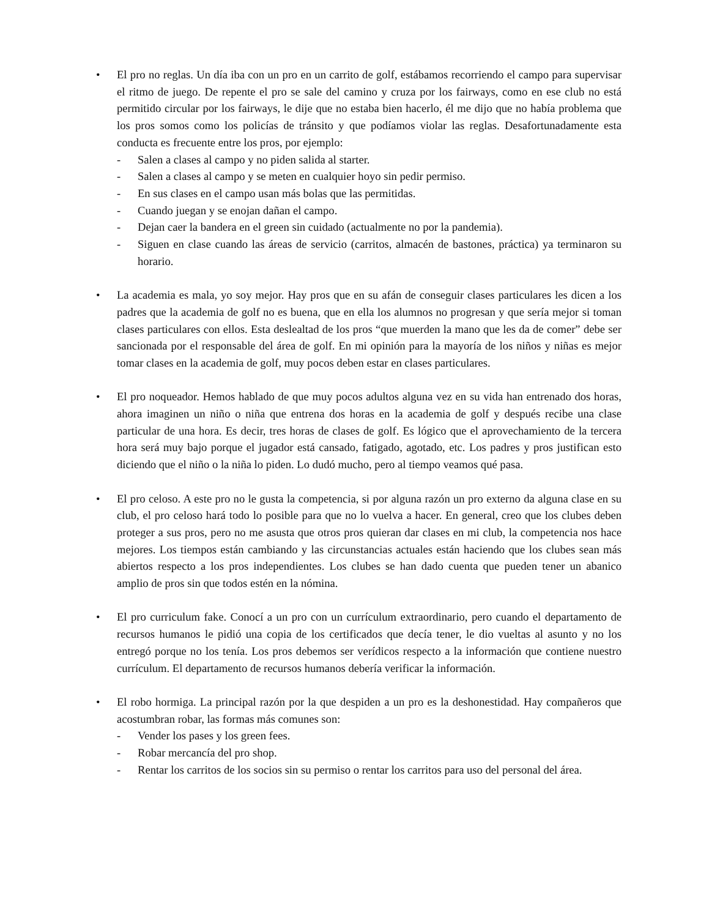• El pro no reglas. Un día iba con un pro en un carrito de golf, estábamos recorriendo el campo para supervisar el ritmo de juego. De repente el pro se sale del camino y cruza por los fairways, como en ese club no está permitido circular por los fairways, le dije que no estaba bien hacerlo, él me dijo que no había problema que los pros somos como los policías de tránsito y que podíamos violar las reglas. Desafortunadamente esta conducta es frecuente entre los pros, por ejemplo:
- Salen a clases al campo y no piden salida al starter.
- Salen a clases al campo y se meten en cualquier hoyo sin pedir permiso.
- En sus clases en el campo usan más bolas que las permitidas.
- Cuando juegan y se enojan dañan el campo.
- Dejan caer la bandera en el green sin cuidado (actualmente no por la pandemia).
- Siguen en clase cuando las áreas de servicio (carritos, almacén de bastones, práctica) ya terminaron su horario.
• La academia es mala, yo soy mejor. Hay pros que en su afán de conseguir clases particulares les dicen a los padres que la academia de golf no es buena, que en ella los alumnos no progresan y que sería mejor si toman clases particulares con ellos. Esta deslealtad de los pros “que muerden la mano que les da de comer” debe ser sancionada por el responsable del área de golf. En mi opinión para la mayoría de los niños y niñas es mejor tomar clases en la academia de golf, muy pocos deben estar en clases particulares.
• El pro noqueador. Hemos hablado de que muy pocos adultos alguna vez en su vida han entrenado dos horas, ahora imaginen un niño o niña que entrena dos horas en la academia de golf y después recibe una clase particular de una hora. Es decir, tres horas de clases de golf. Es lógico que el aprovechamiento de la tercera hora será muy bajo porque el jugador está cansado, fatigado, agotado, etc. Los padres y pros justifican esto diciendo que el niño o la niña lo piden. Lo dudó mucho, pero al tiempo veamos qué pasa.
• El pro celoso. A este pro no le gusta la competencia, si por alguna razón un pro externo da alguna clase en su club, el pro celoso hará todo lo posible para que no lo vuelva a hacer. En general, creo que los clubes deben proteger a sus pros, pero no me asusta que otros pros quieran dar clases en mi club, la competencia nos hace mejores. Los tiempos están cambiando y las circunstancias actuales están haciendo que los clubes sean más abiertos respecto a los pros independientes. Los clubes se han dado cuenta que pueden tener un abanico amplio de pros sin que todos estén en la nómina.
• El pro curriculum fake. Conocí a un pro con un currículum extraordinario, pero cuando el departamento de recursos humanos le pidió una copia de los certificados que decía tener, le dio vueltas al asunto y no los entregó porque no los tenía. Los pros debemos ser verídicos respecto a la información que contiene nuestro currículum. El departamento de recursos humanos debería verificar la información.
• El robo hormiga. La principal razón por la que despiden a un pro es la deshonestidad. Hay compañeros que acostumbran robar, las formas más comunes son:
- Vender los pases y los green fees.
- Robar mercancía del pro shop.
- Rentar los carritos de los socios sin su permiso o rentar los carritos para uso del personal del área.